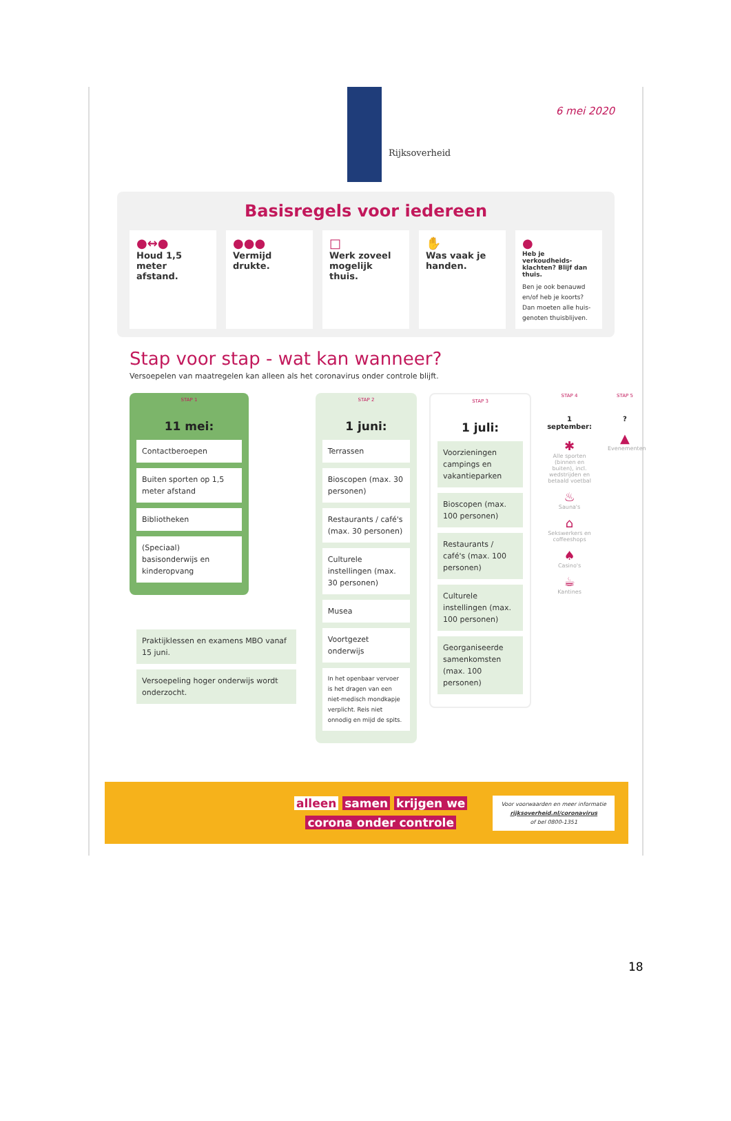Rijksoverheid
6 mei 2020
Basisregels voor iedereen
●↔●
Houd 1,5 meter afstand.
●●●
Vermijd drukte.
□
Werk zoveel mogelijk thuis.
✋
Was vaak je handen.
●
Heb je verkoudheids-klachten? Blijf dan thuis.
Ben je ook benauwd en/of heb je koorts? Dan moeten alle huis-genoten thuisblijven.
Stap voor stap - wat kan wanneer?
Versoepelen van maatregelen kan alleen als het coronavirus onder controle blijft.
STAP 1
11 mei:
Contactberoepen
Buiten sporten op 1,5 meter afstand
Bibliotheken
(Speciaal) basisonderwijs en kinderopvang
Praktijklessen en examens MBO vanaf 15 juni.
Versoepeling hoger onderwijs wordt onderzocht.
STAP 2
1 juni:
Terrassen
Bioscopen (max. 30 personen)
Restaurants / café's (max. 30 personen)
Culturele instellingen (max. 30 personen)
Musea
Voortgezet onderwijs
In het openbaar vervoer is het dragen van een niet-medisch mondkapje verplicht. Reis niet onnodig en mijd de spits.
STAP 3
1 juli:
Voorzieningen campings en vakantieparken
Bioscopen (max. 100 personen)
Restaurants / café's (max. 100 personen)
Culturele instellingen (max. 100 personen)
Georganiseerde samenkomsten (max. 100 personen)
STAP 4
1 september:
✱
Alle sporten (binnen en buiten), incl. wedstrijden en betaald voetbal
♨
Sauna's
⌂
Sekswerkers en coffeeshops
♠
Casino's
☕
Kantines
STAP 5
?
▲
Evenementen
alleen samen krijgen we
corona onder controle
Voor voorwaarden en meer informatie
rijksoverheid.nl/coronavirus
of bel 0800-1351
18